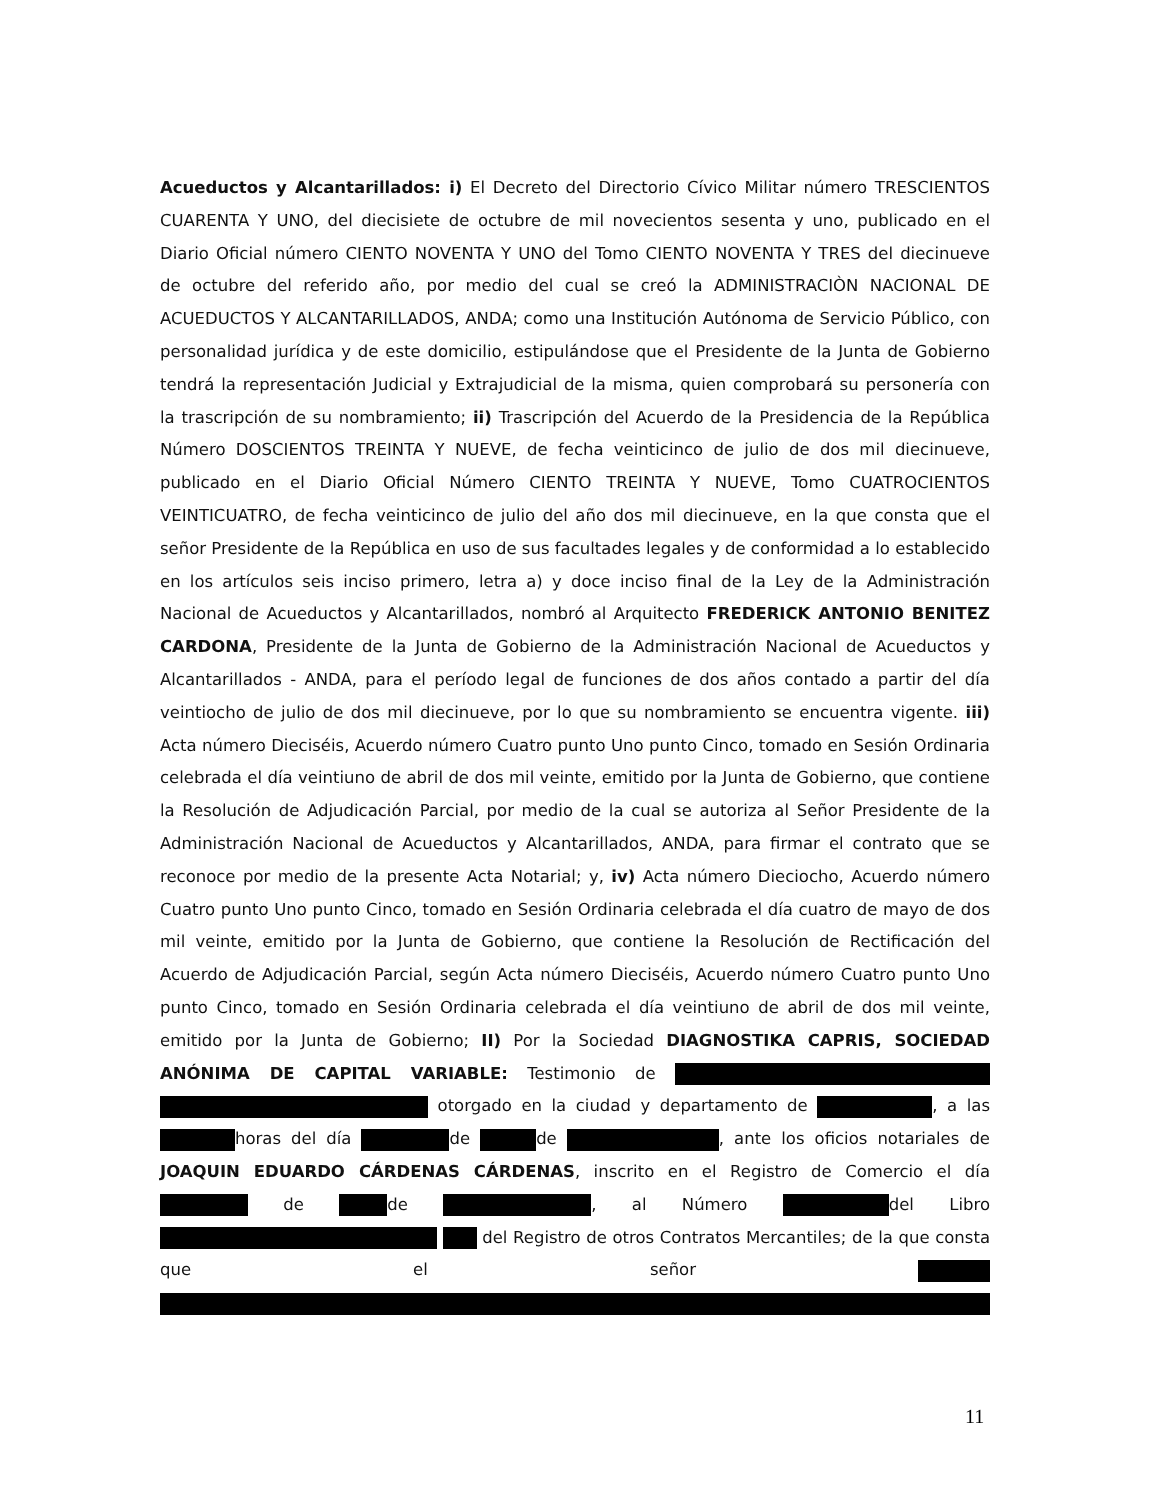Acueductos y Alcantarillados: i) El Decreto del Directorio Cívico Militar número TRESCIENTOS CUARENTA Y UNO, del diecisiete de octubre de mil novecientos sesenta y uno, publicado en el Diario Oficial número CIENTO NOVENTA Y UNO del Tomo CIENTO NOVENTA Y TRES del diecinueve de octubre del referido año, por medio del cual se creó la ADMINISTRACIÒN NACIONAL DE ACUEDUCTOS Y ALCANTARILLADOS, ANDA; como una Institución Autónoma de Servicio Público, con personalidad jurídica y de este domicilio, estipulándose que el Presidente de la Junta de Gobierno tendrá la representación Judicial y Extrajudicial de la misma, quien comprobará su personería con la trascripción de su nombramiento; ii) Trascripción del Acuerdo de la Presidencia de la República Número DOSCIENTOS TREINTA Y NUEVE, de fecha veinticinco de julio de dos mil diecinueve, publicado en el Diario Oficial Número CIENTO TREINTA Y NUEVE, Tomo CUATROCIENTOS VEINTICUATRO, de fecha veinticinco de julio del año dos mil diecinueve, en la que consta que el señor Presidente de la República en uso de sus facultades legales y de conformidad a lo establecido en los artículos seis inciso primero, letra a) y doce inciso final de la Ley de la Administración Nacional de Acueductos y Alcantarillados, nombró al Arquitecto FREDERICK ANTONIO BENITEZ CARDONA, Presidente de la Junta de Gobierno de la Administración Nacional de Acueductos y Alcantarillados - ANDA, para el período legal de funciones de dos años contado a partir del día veintiocho de julio de dos mil diecinueve, por lo que su nombramiento se encuentra vigente. iii) Acta número Dieciséis, Acuerdo número Cuatro punto Uno punto Cinco, tomado en Sesión Ordinaria celebrada el día veintiuno de abril de dos mil veinte, emitido por la Junta de Gobierno, que contiene la Resolución de Adjudicación Parcial, por medio de la cual se autoriza al Señor Presidente de la Administración Nacional de Acueductos y Alcantarillados, ANDA, para firmar el contrato que se reconoce por medio de la presente Acta Notarial; y, iv) Acta número Dieciocho, Acuerdo número Cuatro punto Uno punto Cinco, tomado en Sesión Ordinaria celebrada el día cuatro de mayo de dos mil veinte, emitido por la Junta de Gobierno, que contiene la Resolución de Rectificación del Acuerdo de Adjudicación Parcial, según Acta número Dieciséis, Acuerdo número Cuatro punto Uno punto Cinco, tomado en Sesión Ordinaria celebrada el día veintiuno de abril de dos mil veinte, emitido por la Junta de Gobierno; II) Por la Sociedad DIAGNOSTIKA CAPRIS, SOCIEDAD ANÓNIMA DE CAPITAL VARIABLE: Testimonio de otorgado en la ciudad y departamento de , a las horas del día de de , ante los oficios notariales de JOAQUIN EDUARDO CÁRDENAS CÁRDENAS, inscrito en el Registro de Comercio el día de de , al Número del Libro del Registro de otros Contratos Mercantiles; de la que consta que el señor
11